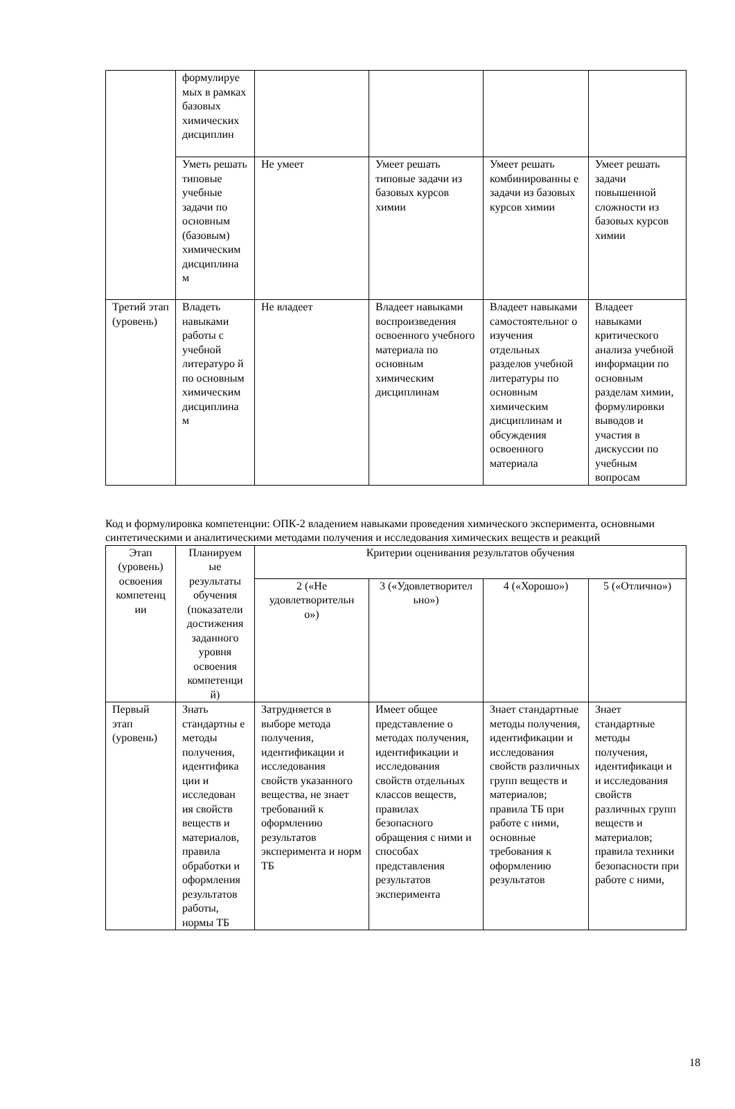| | формулируе мых в рамках базовых химических дисциплин | | | | |
| | Уметь решать типовые учебные задачи по основным (базовым) химическим дисциплина м | Не умеет | Умеет решать типовые задачи из базовых курсов химии | Умеет решать комбинированны е задачи из базовых курсов химии | Умеет решать задачи повышенной сложности из базовых курсов химии |
| Третий этап (уровень) | Владеть навыками работы с учебной литературо й по основным химическим дисциплина м | Не владеет | Владеет навыками воспроизведения освоенного учебного материала по основным химическим дисциплинам | Владеет навыками самостоятельног о изучения отдельных разделов учебной литературы по основным химическим дисциплинам и обсуждения освоенного материала | Владеет навыками критического анализа учебной информации по основным разделам химии, формулировки выводов и участия в дискуссии по учебным вопросам |
Код и формулировка компетенции: ОПК-2 владением навыками проведения химического эксперимента, основными синтетическими и аналитическими методами получения и исследования химических веществ и реакций
| Этап (уровень) освоения компетенц ии | Планируем ые результаты обучения (показатели достижения заданного уровня освоения компетенци й) | Критерии оценивания результатов обучения | | | |
| --- | --- | --- | --- | --- | --- |
| | | 2 («Не удовлетворительн о») | 3 («Удовлетворител ьно») | 4 («Хорошо») | 5 («Отлично») |
| Первый этап (уровень) | Знать стандартны е методы получения, идентифика ции и исследован ия свойств веществ и материалов, правила обработки и оформления результатов работы, нормы ТБ | Затрудняется в выборе метода получения, идентификации и исследования свойств указанного вещества, не знает требований к оформлению результатов эксперимента и норм ТБ | Имеет общее представление о методах получения, идентификации и исследования свойств отдельных классов веществ, правилах безопасного обращения с ними и способах представления результатов эксперимента | Знает стандартные методы получения, идентификации и исследования свойств различных групп веществ и материалов; правила ТБ при работе с ними, основные требования к оформлению результатов | Знает стандартные методы получения, идентификаци и и исследования свойств различных групп веществ и материалов; правила техники безопасности при работе с ними, |
18